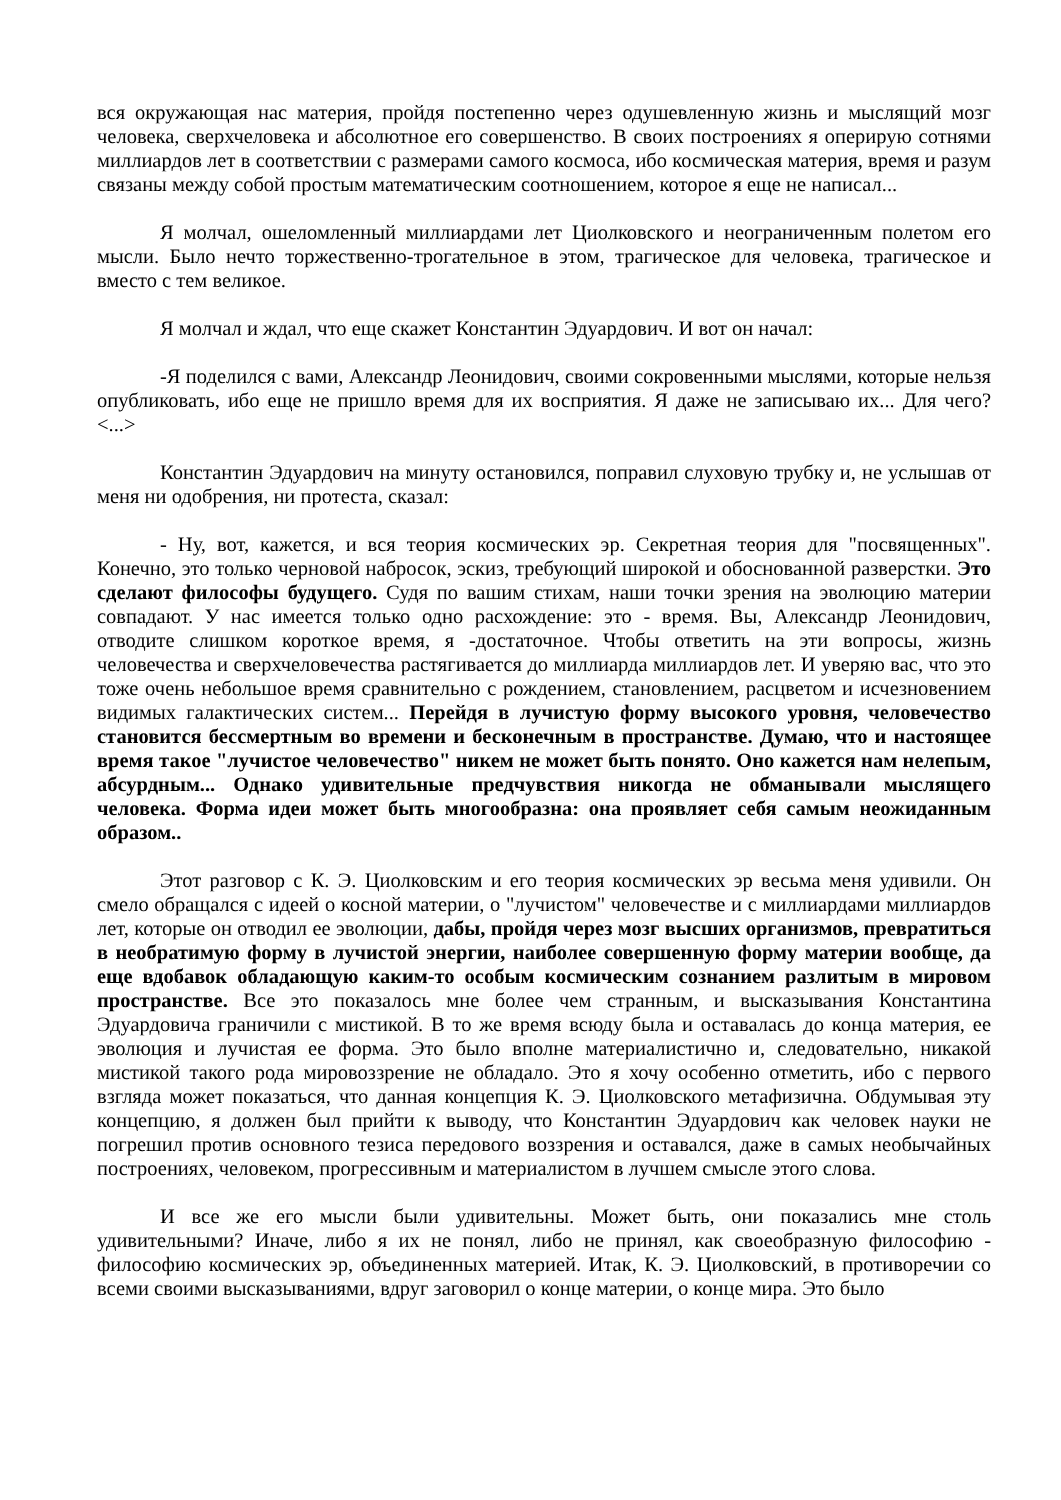вся окружающая нас материя, пройдя постепенно через одушевленную жизнь и мыслящий мозг человека, сверхчеловека и абсолютное его совершенство. В своих построениях я оперирую сотнями миллиардов лет в соответствии с размерами самого космоса, ибо космическая материя, время и разум связаны между собой простым математическим соотношением, которое я еще не написал...
Я молчал, ошеломленный миллиардами лет Циолковского и неограниченным полетом его мысли. Было нечто торжественно-трогательное в этом, трагическое для человека, трагическое и вместо с тем великое.
Я молчал и ждал, что еще скажет Константин Эдуардович. И вот он начал:
-Я поделился с вами, Александр Леонидович, своими сокровенными мыслями, которые нельзя опубликовать, ибо еще не пришло время для их восприятия. Я даже не записываю их... Для чего? <...>
Константин Эдуардович на минуту остановился, поправил слуховую трубку и, не услышав от меня ни одобрения, ни протеста, сказал:
- Ну, вот, кажется, и вся теория космических эр. Секретная теория для "посвященных". Конечно, это только черновой набросок, эскиз, требующий широкой и обоснованной разверстки. Это сделают философы будущего. Судя по вашим стихам, наши точки зрения на эволюцию материи совпадают. У нас имеется только одно расхождение: это - время. Вы, Александр Леонидович, отводите слишком короткое время, я -достаточное. Чтобы ответить на эти вопросы, жизнь человечества и сверхчеловечества растягивается до миллиарда миллиардов лет. И уверяю вас, что это тоже очень небольшое время сравнительно с рождением, становлением, расцветом и исчезновением видимых галактических систем... Перейдя в лучистую форму высокого уровня, человечество становится бессмертным во времени и бесконечным в пространстве. Думаю, что и настоящее время такое "лучистое человечество" никем не может быть понято. Оно кажется нам нелепым, абсурдным... Однако удивительные предчувствия никогда не обманывали мыслящего человека. Форма идеи может быть многообразна: она проявляет себя самым неожиданным образом..
Этот разговор с К. Э. Циолковским и его теория космических эр весьма меня удивили. Он смело обращался с идеей о косной материи, о "лучистом" человечестве и с миллиардами миллиардов лет, которые он отводил ее эволюции, дабы, пройдя через мозг высших организмов, превратиться в необратимую форму в лучистой энергии, наиболее совершенную форму материи вообще, да еще вдобавок обладающую каким-то особым космическим сознанием разлитым в мировом пространстве. Все это показалось мне более чем странным, и высказывания Константина Эдуардовича граничили с мистикой. В то же время всюду была и оставалась до конца материя, ее эволюция и лучистая ее форма. Это было вполне материалистично и, следовательно, никакой мистикой такого рода мировоззрение не обладало. Это я хочу особенно отметить, ибо с первого взгляда может показаться, что данная концепция К. Э. Циолковского метафизична. Обдумывая эту концепцию, я должен был прийти к выводу, что Константин Эдуардович как человек науки не погрешил против основного тезиса передового воззрения и оставался, даже в самых необычайных построениях, человеком, прогрессивным и материалистом в лучшем смысле этого слова.
И все же его мысли были удивительны. Может быть, они показались мне столь удивительными? Иначе, либо я их не понял, либо не принял, как своеобразную философию - философию космических эр, объединенных материей. Итак, К. Э. Циолковский, в противоречии со всеми своими высказываниями, вдруг заговорил о конце материи, о конце мира. Это было